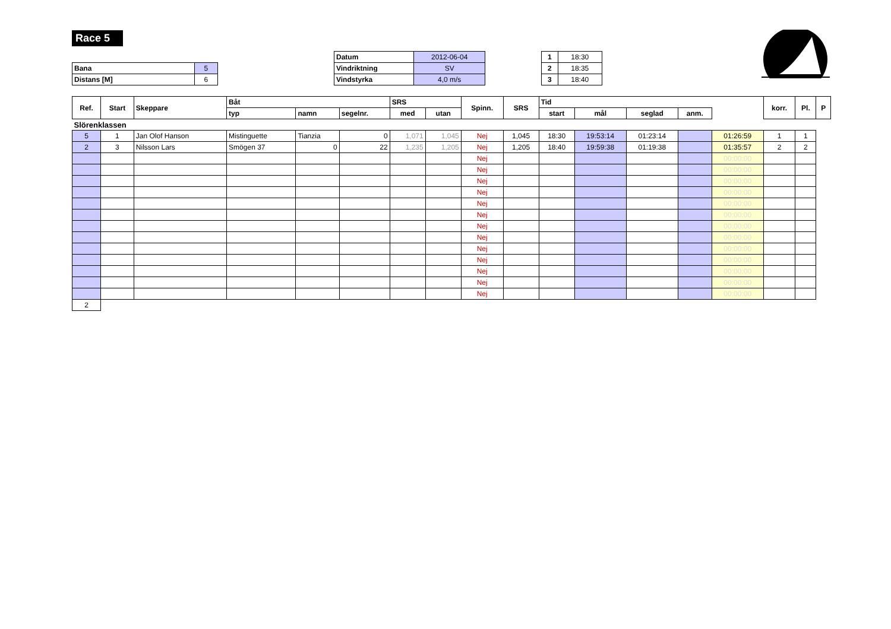Race 5
| Bana | 5 |
| Distans [M] | 6 |
| Datum | 2012-06-04 |
| Vindriktning | SV |
| Vindstyrka | 4,0 m/s |
| 1 | 18:30 |
| 2 | 18:35 |
| 3 | 18:40 |
| Ref. | Start | Skeppare | Båt | | | SRS | | Spinn. | SRS | Tid | | | | | korr. | Pl. | P |
| --- | --- | --- | --- | --- | --- | --- | --- | --- | --- | --- | --- | --- | --- | --- | --- | --- | --- |
| | | | typ | namn | segelnr. | med | utan | | | start | mål | seglad | anm. | | | | |
| Slörenklassen | | | | | | | | | | | | | | | | | |
| 5 | 1 | Jan Olof Hanson | Mistinguette | Tianzia | 0 | 1,071 | 1,045 | Nej | 1,045 | 18:30 | 19:53:14 | 01:23:14 | | 01:26:59 | 1 | 1 | |
| 2 | 3 | Nilsson Lars | Smögen 37 | 0 | 22 | 1,235 | 1,205 | Nej | 1,205 | 18:40 | 19:59:38 | 01:19:38 | | 01:35:57 | 2 | 2 | |
| | | | | | | | | Nej | | | | | | 00:00:00 | | | |
| | | | | | | | | Nej | | | | | | 00:00:00 | | | |
| | | | | | | | | Nej | | | | | | 00:00:00 | | | |
| | | | | | | | | Nej | | | | | | 00:00:00 | | | |
| | | | | | | | | Nej | | | | | | 00:00:00 | | | |
| | | | | | | | | Nej | | | | | | 00:00:00 | | | |
| | | | | | | | | Nej | | | | | | 00:00:00 | | | |
| | | | | | | | | Nej | | | | | | 00:00:00 | | | |
| | | | | | | | | Nej | | | | | | 00:00:00 | | | |
| | | | | | | | | Nej | | | | | | 00:00:00 | | | |
| | | | | | | | | Nej | | | | | | 00:00:00 | | | |
| | | | | | | | | Nej | | | | | | 00:00:00 | | | |
| | | | | | | | | Nej | | | | | | 00:00:00 | | | |
| 2 | | | | | | | | | | | | | | | | | |